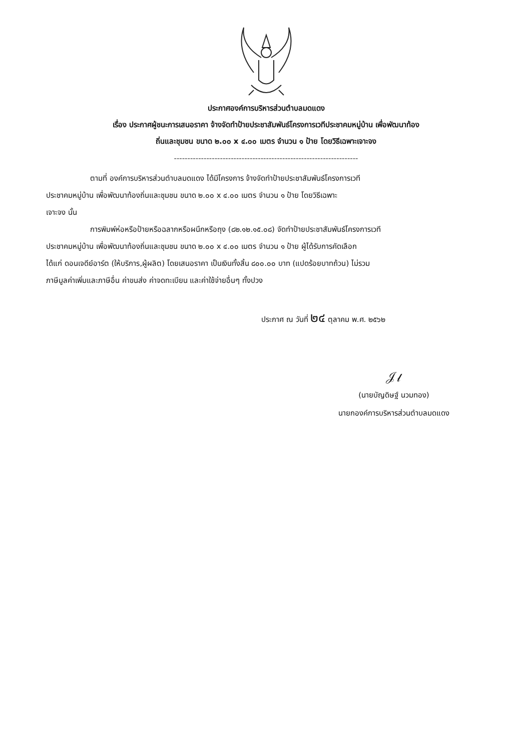ประกาศองค์การบริหารส่วนตำบลมดแดง
เรื่อง ประกาศผู้ชนะการเสนอราคา จ้างจัดทำป้ายประชาสัมพันธ์โครงการเวทีประชาคมหมู่บ้าน เพื่อพัฒนาท้อง
ถิ่นและชุมชน ขนาด ๒.๐๐ x ๔.๐๐ เมตร จำนวน ๑ ป้าย โดยวิธีเฉพาะเจาะจง
--------------------------------------------------------------------
ตามที่ องค์การบริหารส่วนตำบลมดแดง ได้มีโครงการ จ้างจัดทำป้ายประชาสัมพันธ์โครงการเวที
ประชาคมหมู่บ้าน เพื่อพัฒนาท้องถิ่นและชุมชน ขนาด ๒.๐๐ x ๔.๐๐ เมตร จำนวน ๑ ป้าย โดยวิธีเฉพาะ
เจาะจง นั้น
การพิมพ์ห่อหรือป้ายหรือฉลากหรือผนึกหรือถุง (๘๒.๑๒.๑๕.๐๘) จัดทำป้ายประชาสัมพันธ์โครงการเวที
ประชาคมหมู่บ้าน เพื่อพัฒนาท้องถิ่นและชุมชน ขนาด ๒.๐๐ x ๔.๐๐ เมตร จำนวน ๑ ป้าย ผู้ได้รับการคัดเลือก
ได้แก่ ดอนเจดีย์อาร์ต (ให้บริการ,ผู้ผลิต) โดยเสนอราคา เป็นเงินทั้งสิ้น ๘๐๐.๐๐ บาท (แปดร้อยบาทถ้วน) ไม่รวม
ภาษีมูลค่าเพิ่มและภาษีอื่น ค่าขนส่ง ค่าจดทะเบียน และค่าใช้จ่ายอื่นๆ ทั้งปวง
ประกาศ ณ วันที่ ๒๔ ตุลาคม พ.ศ. ๒๕๖๒
𝒥𝓁
(นายบัญดิษฐ์ นวมทอง)
นายกองค์การบริหารส่วนตำบลมดแดง